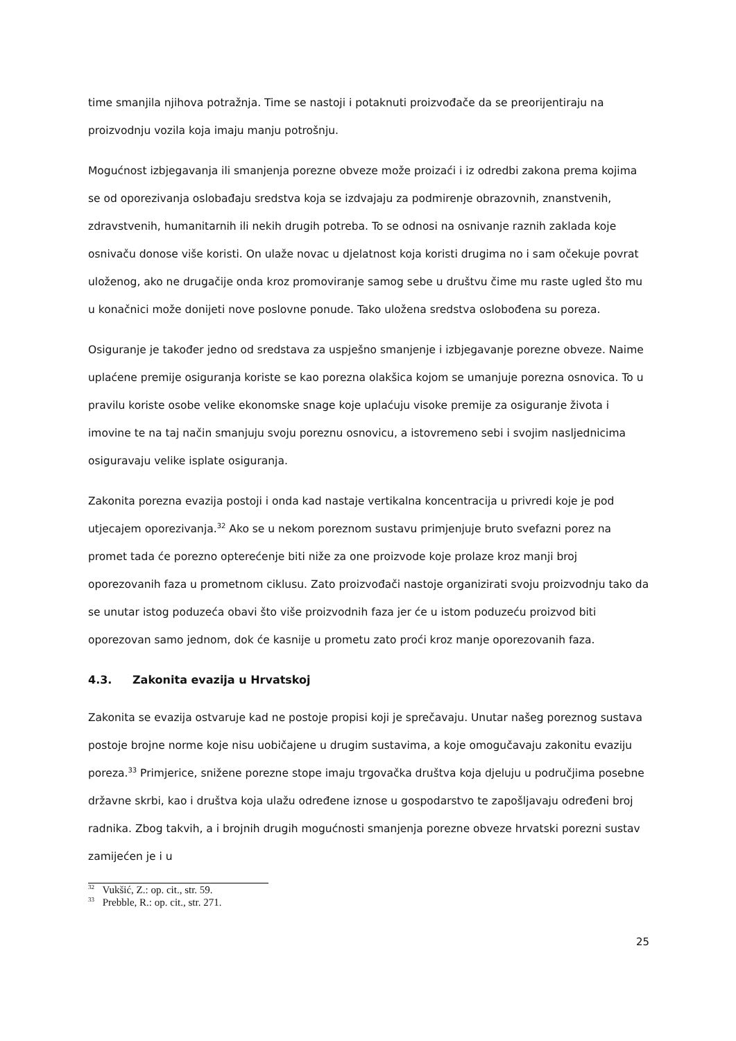time smanjila njihova potražnja. Time se nastoji i potaknuti proizvođače da se preorijentiraju na proizvodnju vozila koja imaju manju potrošnju.
Mogućnost izbjegavanja ili smanjenja porezne obveze može proizaći i iz odredbi zakona prema kojima se od oporezivanja oslobađaju sredstva koja se izdvajaju za podmirenje obrazovnih, znanstvenih, zdravstvenih, humanitarnih ili nekih drugih potreba. To se odnosi na osnivanje raznih zaklada koje osnivaču donose više koristi. On ulaže novac u djelatnost koja koristi drugima no i sam očekuje povrat uloženog, ako ne drugačije onda kroz promoviranje samog sebe u društvu čime mu raste ugled što mu u konačnici može donijeti nove poslovne ponude. Tako uložena sredstva oslobođena su poreza.
Osiguranje je također jedno od sredstava za uspješno smanjenje i izbjegavanje porezne obveze. Naime uplaćene premije osiguranja koriste se kao porezna olakšica kojom se umanjuje porezna osnovica. To u pravilu koriste osobe velike ekonomske snage koje uplaćuju visoke premije za osiguranje života i imovine te na taj način smanjuju svoju poreznu osnovicu, a istovremeno sebi i svojim nasljednicima osiguravaju velike isplate osiguranja.
Zakonita porezna evazija postoji i onda kad nastaje vertikalna koncentracija u privredi koje je pod utjecajem oporezivanja.<sup>32</sup> Ako se u nekom poreznom sustavu primjenjuje bruto svefazni porez na promet tada će porezno opterećenje biti niže za one proizvode koje prolaze kroz manji broj oporezovanih faza u prometnom ciklusu. Zato proizvođači nastoje organizirati svoju proizvodnju tako da se unutar istog poduzeća obavi što više proizvodnih faza jer će u istom poduzeću proizvod biti oporezovan samo jednom, dok će kasnije u prometu zato proći kroz manje oporezovanih faza.
4.3. Zakonita evazija u Hrvatskoj
Zakonita se evazija ostvaruje kad ne postoje propisi koji je sprečavaju. Unutar našeg poreznog sustava postoje brojne norme koje nisu uobičajene u drugim sustavima, a koje omogučavaju zakonitu evaziju poreza.<sup>33</sup> Primjerice, snižene porezne stope imaju trgovačka društva koja djeluju u područjima posebne državne skrbi, kao i društva koja ulažu određene iznose u gospodarstvo te zapošljavaju određeni broj radnika. Zbog takvih, a i brojnih drugih mogućnosti smanjenja porezne obveze hrvatski porezni sustav zamijećen je i u
<sup>32</sup> Vukšić, Z.: op. cit., str. 59.
<sup>33</sup> Prebble, R.: op. cit., str. 271.
25